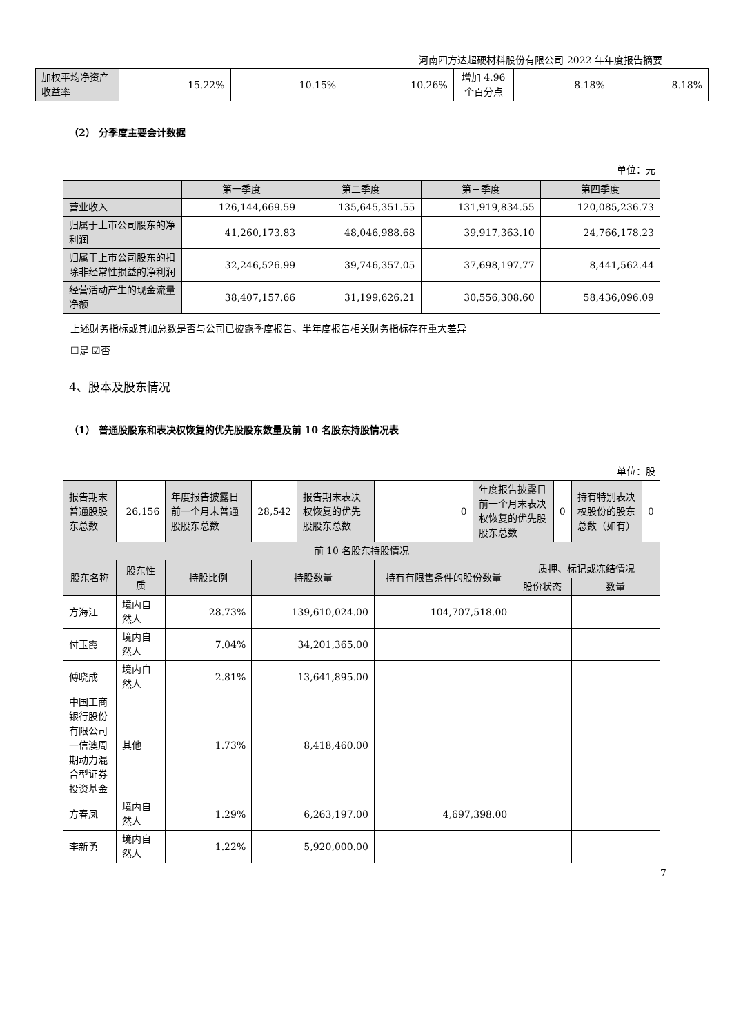河南四方达超硬材料股份有限公司 2022 年年度报告摘要
| 加权平均净资产收益率 | 15.22% | 10.15% | 10.26% | 增加 4.96 个百分点 | 8.18% | 8.18% |
（2） 分季度主要会计数据
单位：元
| | 第一季度 | 第二季度 | 第三季度 | 第四季度 |
| --- | --- | --- | --- | --- |
| 营业收入 | 126,144,669.59 | 135,645,351.55 | 131,919,834.55 | 120,085,236.73 |
| 归属于上市公司股东的净利润 | 41,260,173.83 | 48,046,988.68 | 39,917,363.10 | 24,766,178.23 |
| 归属于上市公司股东的扣除非经常性损益的净利润 | 32,246,526.99 | 39,746,357.05 | 37,698,197.77 | 8,441,562.44 |
| 经营活动产生的现金流量净额 | 38,407,157.66 | 31,199,626.21 | 30,556,308.60 | 58,436,096.09 |
上述财务指标或其加总数是否与公司已披露季度报告、半年度报告相关财务指标存在重大差异
☐是 ☑否
4、股本及股东情况
（1） 普通股股东和表决权恢复的优先股股东数量及前 10 名股东持股情况表
单位：股
| 报告期末普通股股东总数 | 26,156 | 年度报告披露日前一个月末普通股股东总数 | 28,542 | 报告期末表决权恢复的优先股股东总数 | 0 | 年度报告披露日前一个月末表决权恢复的优先股股东总数 | | 0 | 持有特别表决权股份的股东总数（如有） | 0 |
| 前 10 名股东持股情况 | | | | | | | | | | |
| 股东名称 | 股东性质 | 持股比例 | 持股数量 | | 持有有限售条件的股份数量 | | 质押、标记或冻结情况 | | | |
| | | | | | | | 股份状态 | | 数量 | |
| 方海江 | 境内自然人 | 28.73% | 139,610,024.00 | | 104,707,518.00 | | | | | |
| 付玉霞 | 境内自然人 | 7.04% | 34,201,365.00 | | | | | | | |
| 傅晓成 | 境内自然人 | 2.81% | 13,641,895.00 | | | | | | | |
| 中国工商银行股份有限公司一信澳周期动力混合型证券投资基金 | 其他 | 1.73% | 8,418,460.00 | | | | | | | |
| 方春凤 | 境内自然人 | 1.29% | 6,263,197.00 | | 4,697,398.00 | | | | | |
| 李新勇 | 境内自然人 | 1.22% | 5,920,000.00 | | | | | | | |
7